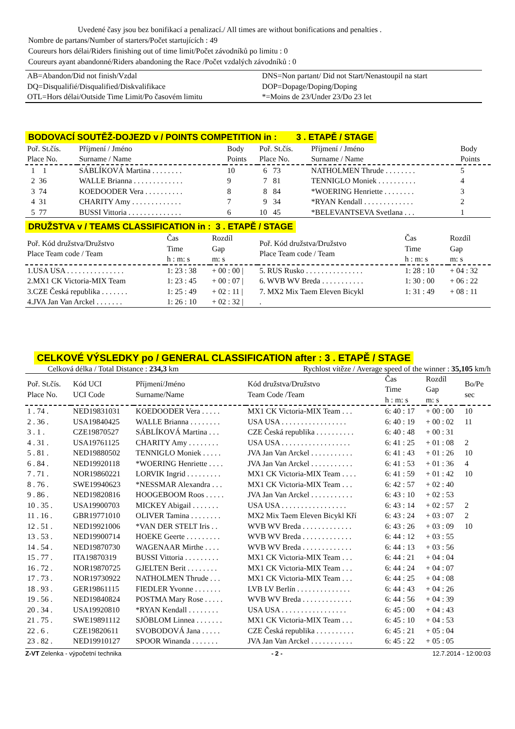Uvedené časy jsou bez bonifikací a penalizací./ All times are without bonifications and penalties .
Nombre de partans/Number of starters/Počet startujících : 49
Coureurs hors délai/Riders finishing out of time limit/Počet závodníků po limitu : 0
Coureurs ayant abandonné/Riders abandoning the Race /Počet vzdalých závodníků : 0
| AB=Abandon/Did not finish/Vzdal | DNS=Non partant/ Did not Start/Nenastoupil na start |
| DQ=Disqualifié/Disqualified/Diskvalifikace | DOP=Dopage/Doping/Doping |
| OTL=Hors délai/Outside Time Limit/Po časovém limitu | *=Moins de 23/Under 23/Do 23 let |
BODOVACÍ SOUTĚŽ-DOJEZD v / POINTS COMPETITION in : 3 . ETAPĚ / STAGE
| Poř. St.čís. Place No. | Příjmení / Jméno Surname / Name | Body Points | Poř. St.čís. Place No. | Příjmení / Jméno Surname / Name | Body Points |
| --- | --- | --- | --- | --- | --- |
| 1 1 | SÁBLÍKOVÁ Martina . . . . . . . . | 10 | 6 73 | NATHOLMEN Thrude . . . . . . . . | 5 |
| 2 36 | WALLE Brianna . . . . . . . . . . . . . | 9 | 7 81 | TENNIGLO Moniek . . . . . . . . . . | 4 |
| 3 74 | KOEDOODER Vera . . . . . . . . . . | 8 | 8 84 | *WOERING Henriette . . . . . . . . | 3 |
| 4 31 | CHARITY Amy . . . . . . . . . . . . . | 7 | 9 34 | *RYAN Kendall . . . . . . . . . . . . . | 2 |
| 5 77 | BUSSI Vittoria . . . . . . . . . . . . . . | 6 | 10 45 | *BELEVANTSEVA Svetlana . . . | 1 |
DRUŽSTVA v / TEAMS CLASSIFICATION in : 3 . ETAPĚ / STAGE
| Poř. Kód družstva/Družstvo Place Team code / Team | Čas Time h : m: s | Rozdíl Gap m: s | Poř. Kód družstva/Družstvo Place Team code / Team | Čas Time h : m: s | Rozdíl Gap m: s |
| --- | --- | --- | --- | --- | --- |
| 1.USA USA . . . . . . . . . . . . . . . | 1: 23 : 38 | + 00 : 00 / | 5. RUS Rusko . . . . . . . . . . . . . . . | 1: 28 : 10 | + 04 : 32 |
| 2.MX1 CK Victoria-MIX Team | 1: 23 : 45 | + 00 : 07 / | 6. WVB WV Breda . . . . . . . . . . . | 1: 30 : 00 | + 06 : 22 |
| 3.CZE Česká republika . . . . . . . | 1: 25 : 49 | + 02 : 11 / | 7. MX2 Mix Taem Eleven Bicykl | 1: 31 : 49 | + 08 : 11 |
| 4.JVA Jan Van Arckel . . . . . . . | 1: 26 : 10 | + 02 : 32 / | . | | |
CELKOVÉ VÝSLEDKY po / GENERAL CLASSIFICATION after : 3 . ETAPĚ / STAGE
Celková délka / Total Distance : 234,3 km Rychlost vítěze / Average speed of the winner : 35,105 km/h
| Poř. St.čís. Place No. | Kód UCI UCI Code | Příjmení/Jméno Surname/Name | Kód družstva/Družstvo Team Code /Team | Čas Time h : m: s | Rozdíl Gap m: s | Bo/Pe sec |
| --- | --- | --- | --- | --- | --- | --- |
| 1 . 74 . | NED19831031 | KOEDOODER Vera . . . . . | MX1 CK Victoria-MIX Team . . . | 6: 40 : 17 | + 00 : 00 | 10 |
| 2 . 36 . | USA19840425 | WALLE Brianna . . . . . . . . | USA USA . . . . . . . . . . . . . . . . . | 6: 40 : 19 | + 00 : 02 | 11 |
| 3 . 1 . | CZE19870527 | SÁBLÍKOVÁ Martina . . . | CZE Česká republika . . . . . . . . . . | 6: 40 : 48 | + 00 : 31 | |
| 4 . 31 . | USA19761125 | CHARITY Amy . . . . . . . . | USA USA . . . . . . . . . . . . . . . . . . | 6: 41 : 25 | + 01 : 08 | 2 |
| 5 . 81 . | NED19880502 | TENNIGLO Moniek . . . . . | JVA Jan Van Arckel . . . . . . . . . . . | 6: 41 : 43 | + 01 : 26 | 10 |
| 6 . 84 . | NED19920118 | *WOERING Henriette . . . . | JVA Jan Van Arckel . . . . . . . . . . . | 6: 41 : 53 | + 01 : 36 | 4 |
| 7 . 71 . | NOR19860221 | LORVIK Ingrid . . . . . . . . . | MX1 CK Victoria-MIX Team . . . . | 6: 41 : 59 | + 01 : 42 | 10 |
| 8 . 76 . | SWE19940623 | *NESSMAR Alexandra . . . | MX1 CK Victoria-MIX Team . . . | 6: 42 : 57 | + 02 : 40 | |
| 9 . 86 . | NED19820816 | HOOGEBOOM Roos . . . . . | JVA Jan Van Arckel . . . . . . . . . . . | 6: 43 : 10 | + 02 : 53 | |
| 10 . 35 . | USA19900703 | MICKEY Abigail . . . . . . . | USA USA . . . . . . . . . . . . . . . . . | 6: 43 : 14 | + 02 : 57 | 2 |
| 11 . 16 . | GBR19771010 | OLIVER Tamina . . . . . . . . | MX2 Mix Taem Eleven Bicykl Kří | 6: 43 : 24 | + 03 : 07 | 2 |
| 12 . 51 . | NED19921006 | *VAN DER STELT Iris . . | WVB WV Breda . . . . . . . . . . . . . | 6: 43 : 26 | + 03 : 09 | 10 |
| 13 . 53 . | NED19900714 | HOEKE Geerte . . . . . . . . . | WVB WV Breda . . . . . . . . . . . . . | 6: 44 : 12 | + 03 : 55 | |
| 14 . 54 . | NED19870730 | WAGENAAR Mirthe . . . . | WVB WV Breda . . . . . . . . . . . . . | 6: 44 : 13 | + 03 : 56 | |
| 15 . 77 . | ITA19870319 | BUSSI Vittoria . . . . . . . . . | MX1 CK Victoria-MIX Team . . . | 6: 44 : 21 | + 04 : 04 | |
| 16 . 72 . | NOR19870725 | GJELTEN Berit . . . . . . . . | MX1 CK Victoria-MIX Team . . . | 6: 44 : 24 | + 04 : 07 | |
| 17 . 73 . | NOR19730922 | NATHOLMEN Thrude . . . | MX1 CK Victoria-MIX Team . . . | 6: 44 : 25 | + 04 : 08 | |
| 18 . 93 . | GER19861115 | FIEDLER Yvonne . . . . . . . | LVB LV Berlín . . . . . . . . . . . . . . | 6: 44 : 43 | + 04 : 26 | |
| 19 . 56 . | NED19840824 | POSTMA Mary Rose . . . . . | WVB WV Breda . . . . . . . . . . . . . | 6: 44 : 56 | + 04 : 39 | |
| 20 . 34 . | USA19920810 | *RYAN Kendall . . . . . . . . | USA USA . . . . . . . . . . . . . . . . . | 6: 45 : 00 | + 04 : 43 | |
| 21 . 75 . | SWE19891112 | SJÖBLOM Linnea . . . . . . . | MX1 CK Victoria-MIX Team . . . | 6: 45 : 10 | + 04 : 53 | |
| 22 . 6 . | CZE19820611 | SVOBODOVÁ Jana . . . . . | CZE Česká republika . . . . . . . . . . | 6: 45 : 21 | + 05 : 04 | |
| 23 . 82 . | NED19910127 | SPOOR Winanda . . . . . . . | JVA Jan Van Arckel . . . . . . . . . . . | 6: 45 : 22 | + 05 : 05 | |
Z-VT Zelenka - výpočetní technika - 2 - 12.7.2014 - 12:00:03